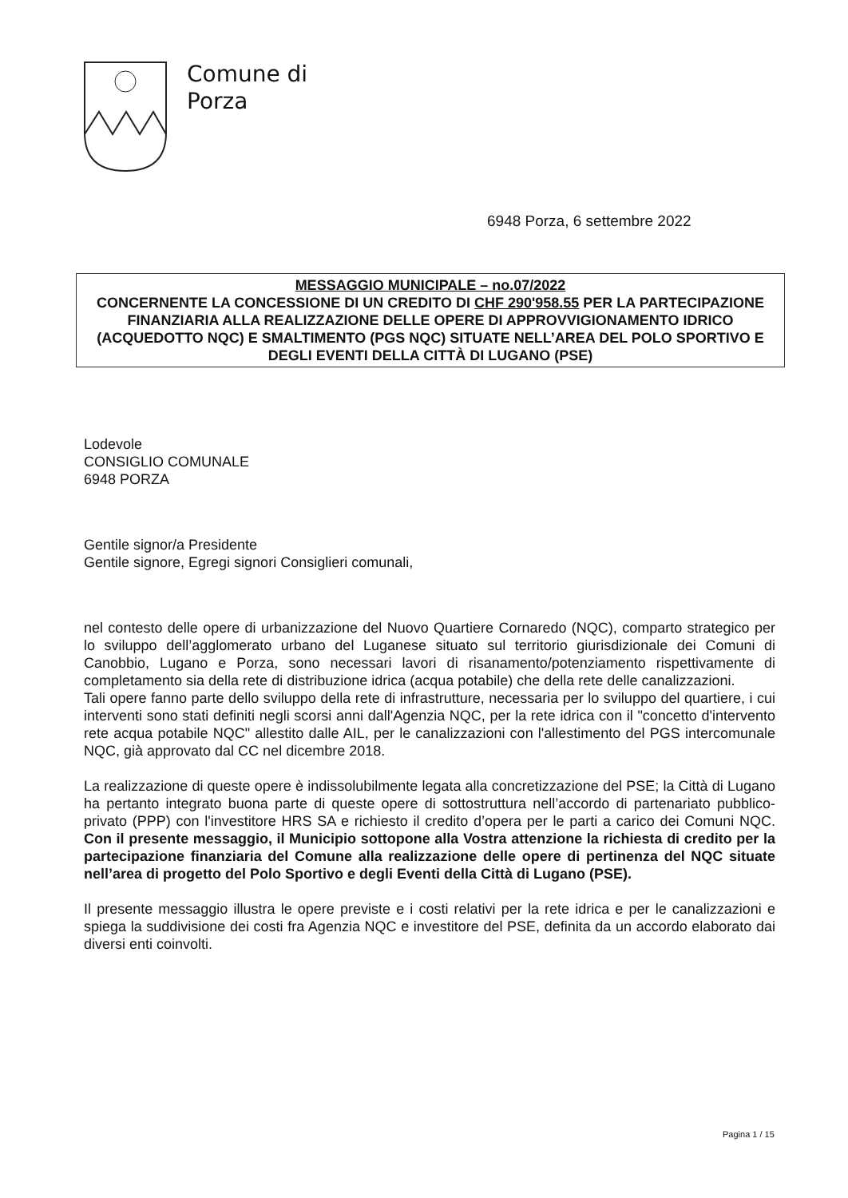Comune di
Porza
6948 Porza, 6 settembre 2022
MESSAGGIO MUNICIPALE – no.07/2022
CONCERNENTE LA CONCESSIONE DI UN CREDITO DI CHF 290'958.55 PER LA PARTECIPAZIONE FINANZIARIA ALLA REALIZZAZIONE DELLE OPERE DI APPROVVIGIONAMENTO IDRICO (ACQUEDOTTO NQC) E SMALTIMENTO (PGS NQC) SITUATE NELL’AREA DEL POLO SPORTIVO E DEGLI EVENTI DELLA CITTÀ DI LUGANO (PSE)
Lodevole
CONSIGLIO COMUNALE
6948 PORZA
Gentile signor/a Presidente
Gentile signore, Egregi signori Consiglieri comunali,
nel contesto delle opere di urbanizzazione del Nuovo Quartiere Cornaredo (NQC), comparto strategico per lo sviluppo dell’agglomerato urbano del Luganese situato sul territorio giurisdizionale dei Comuni di Canobbio, Lugano e Porza, sono necessari lavori di risanamento/potenziamento rispettivamente di completamento sia della rete di distribuzione idrica (acqua potabile) che della rete delle canalizzazioni.
Tali opere fanno parte dello sviluppo della rete di infrastrutture, necessaria per lo sviluppo del quartiere, i cui interventi sono stati definiti negli scorsi anni dall'Agenzia NQC, per la rete idrica con il "concetto d'intervento rete acqua potabile NQC" allestito dalle AIL, per le canalizzazioni con l'allestimento del PGS intercomunale NQC, già approvato dal CC nel dicembre 2018.
La realizzazione di queste opere è indissolubilmente legata alla concretizzazione del PSE; la Città di Lugano ha pertanto integrato buona parte di queste opere di sottostruttura nell’accordo di partenariato pubblico-privato (PPP) con l'investitore HRS SA e richiesto il credito d’opera per le parti a carico dei Comuni NQC. Con il presente messaggio, il Municipio sottopone alla Vostra attenzione la richiesta di credito per la partecipazione finanziaria del Comune alla realizzazione delle opere di pertinenza del NQC situate nell’area di progetto del Polo Sportivo e degli Eventi della Città di Lugano (PSE).
Il presente messaggio illustra le opere previste e i costi relativi per la rete idrica e per le canalizzazioni e spiega la suddivisione dei costi fra Agenzia NQC e investitore del PSE, definita da un accordo elaborato dai diversi enti coinvolti.
Pagina 1 / 15